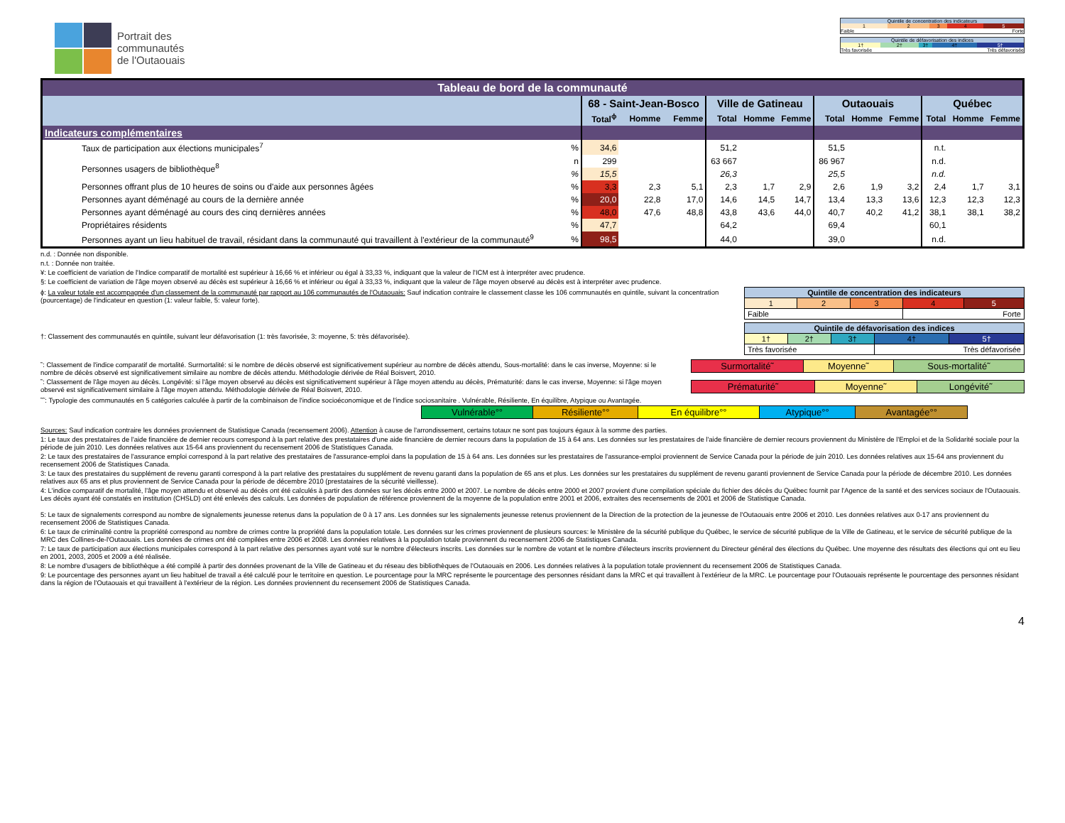Portrait des
communautés
de l'Outaouais
| Quintile de concentration des indicateurs | | | | |
| 1 | 2 | 3 | 4 | 5 |
| Faible | | | Forte | |
| Quintile de défavorisation des indices | | | | |
| 1† | 2† | 3† | 4† | 5† |
| Très favorisée | | | Très défavorisée | |
| Tableau de bord de la communauté | | | | | | | | | | | | | |
| --- | --- | --- | --- | --- | --- | --- | --- | --- | --- | --- | --- | --- | --- |
| | | 68 - Saint-Jean-Bosco | | | Ville de Gatineau | | | Outaouais | | | Québec | | |
| | | Total<sup>ɸ</sup> | Homme | Femme | Total | Homme | Femme | Total | Homme | Femme | Total | Homme | Femme |
| Indicateurs complémentaires | | | | | | | | | | | | | |
| Taux de participation aux élections municipales<sup>7</sup> | % | 34,6 | | | 51,2 | | | 51,5 | | | n.t. | | |
| Personnes usagers de bibliothèque<sup>8</sup> | n | 299 | | | 63 667 | | | 86 967 | | | n.d. | | |
| | % | 15,5 | | | 26,3 | | | 25,5 | | | n.d. | | |
| Personnes offrant plus de 10 heures de soins ou d'aide aux personnes âgées | % | 3,3 | 2,3 | 5,1 | 2,3 | 1,7 | 2,9 | 2,6 | 1,9 | 3,2 | 2,4 | 1,7 | 3,1 |
| Personnes ayant déménagé au cours de la dernière année | % | 20,0 | 22,8 | 17,0 | 14,6 | 14,5 | 14,7 | 13,4 | 13,3 | 13,6 | 12,3 | 12,3 | 12,3 |
| Personnes ayant déménagé au cours des cinq dernières années | % | 48,0 | 47,6 | 48,8 | 43,8 | 43,6 | 44,0 | 40,7 | 40,2 | 41,2 | 38,1 | 38,1 | 38,2 |
| Propriétaires résidents | % | 47,7 | | | 64,2 | | | 69,4 | | | 60,1 | | |
| Personnes ayant un lieu habituel de travail, résidant dans la communauté qui travaillent à l'extérieur de la communauté<sup>9</sup> | % | 98,5 | | | 44,0 | | | 39,0 | | | n.d. | | |
n.d. : Donnée non disponible.
n.t. : Donnée non traitée.
¥: Le coefficient de variation de l'Indice comparatif de mortalité est supérieur à 16,66 % et inférieur ou égal à 33,33 %, indiquant que la valeur de l'ICM est à interpréter avec prudence.
§: Le coefficient de variation de l'âge moyen observé au décès est supérieur à 16,66 % et inférieur ou égal à 33,33 %, indiquant que la valeur de l'âge moyen observé au décès est à interpréter avec prudence.
ɸ: La valeur totale est accompagnée d'un classement de la communauté par rapport au 106 communautés de l'Outaouais: Sauf indication contraire le classement classe les 106 communautés en quintile, suivant la concentration (pourcentage) de l'indicateur en question (1: valeur faible, 5: valeur forte).
†: Classement des communautés en quintile, suivant leur défavorisation (1: très favorisée, 3: moyenne, 5: très défavorisée).
| Quintile de concentration des indicateurs | | | | |
| 1 | 2 | 3 | 4 | 5 |
| Faible | | | Forte | |
| Quintile de défavorisation des indices | | | | |
| 1† | 2† | 3† | 4† | 5† |
| Très favorisée | | | Très défavorisée | |
˜: Classement de l'indice comparatif de mortalité. Surmortalité: si le nombre de décès observé est significativement supérieur au nombre de décès attendu, Sous-mortalité: dans le cas inverse, Moyenne: si le nombre de décès observé est significativement similaire au nombre de décès attendu. Méthodologie dérivée de Réal Boisvert, 2010.
˜: Classement de l'âge moyen au décès. Longévité: si l'âge moyen observé au décès est significativement supérieur à l'âge moyen attendu au décès, Prématurité: dans le cas inverse, Moyenne: si l'âge moyen observé est significativement similaire à l'âge moyen attendu. Méthodologie dérivée de Réal Boisvert, 2010.
| Surmortalité˜ | Moyenne˜ | Sous-mortalité˜ |
| Prématurité˜ | Moyenne˜ | Longévité˜ |
˜˜: Typologie des communautés en 5 catégories calculée à partir de la combinaison de l'indice socioéconomique et de l'indice sociosanitaire . Vulnérable, Résiliente, En équilibre, Atypique ou Avantagée.
| Vulnérable°° | Résiliente°° | En équilibre°° | Atypique°° | Avantagée°° |
Sources: Sauf indication contraire les données proviennent de Statistique Canada (recensement 2006). Attention à cause de l'arrondissement, certains totaux ne sont pas toujours égaux à la somme des parties.
1: Le taux des prestataires de l'aide financière de dernier recours correspond à la part relative des prestataires d'une aide financière de dernier recours dans la population de 15 à 64 ans. Les données sur les prestataires de l'aide financière de dernier recours proviennent du Ministère de l'Emploi et de la Solidarité sociale pour la période de juin 2010. Les données relatives aux 15-64 ans proviennent du recensement 2006 de Statistiques Canada.
2: Le taux des prestataires de l'assurance emploi correspond à la part relative des prestataires de l'assurance-emploi dans la population de 15 à 64 ans. Les données sur les prestataires de l'assurance-emploi proviennent de Service Canada pour la période de juin 2010. Les données relatives aux 15-64 ans proviennent du recensement 2006 de Statistiques Canada.
3: Le taux des prestataires du supplément de revenu garanti correspond à la part relative des prestataires du supplément de revenu garanti dans la population de 65 ans et plus. Les données sur les prestataires du supplément de revenu garanti proviennent de Service Canada pour la période de décembre 2010. Les données relatives aux 65 ans et plus proviennent de Service Canada pour la période de décembre 2010 (prestataires de la sécurité vieillesse).
4: L'indice comparatif de mortalité, l'âge moyen attendu et observé au décès ont été calculés à partir des données sur les décès entre 2000 et 2007. Le nombre de décès entre 2000 et 2007 provient d'une compilation spéciale du fichier des décès du Québec fournit par l'Agence de la santé et des services sociaux de l'Outaouais. Les décès ayant été constatés en institution (CHSLD) ont été enlevés des calculs. Les données de population de référence proviennent de la moyenne de la population entre 2001 et 2006, extraites des recensements de 2001 et 2006 de Statistique Canada.
5: Le taux de signalements correspond au nombre de signalements jeunesse retenus dans la population de 0 à 17 ans. Les données sur les signalements jeunesse retenus proviennent de la Direction de la protection de la jeunesse de l'Outaouais entre 2006 et 2010. Les données relatives aux 0-17 ans proviennent du recensement 2006 de Statistiques Canada.
6: Le taux de criminalité contre la propriété correspond au nombre de crimes contre la propriété dans la population totale. Les données sur les crimes proviennent de plusieurs sources: le Ministère de la sécurité publique du Québec, le service de sécurité publique de la Ville de Gatineau, et le service de sécurité publique de la MRC des Collines-de-l'Outaouais. Les données de crimes ont été compilées entre 2006 et 2008. Les données relatives à la population totale proviennent du recensement 2006 de Statistiques Canada.
7: Le taux de participation aux élections municipales correspond à la part relative des personnes ayant voté sur le nombre d'électeurs inscrits. Les données sur le nombre de votant et le nombre d'électeurs inscrits proviennent du Directeur général des élections du Québec. Une moyenne des résultats des élections qui ont eu lieu en 2001, 2003, 2005 et 2009 a été réalisée.
8: Le nombre d'usagers de bibliothèque a été compilé à partir des données provenant de la Ville de Gatineau et du réseau des bibliothèques de l'Outaouais en 2006. Les données relatives à la population totale proviennent du recensement 2006 de Statistiques Canada.
9: Le pourcentage des personnes ayant un lieu habituel de travail a été calculé pour le territoire en question. Le pourcentage pour la MRC représente le pourcentage des personnes résidant dans la MRC et qui travaillent à l'extérieur de la MRC. Le pourcentage pour l'Outaouais représente le pourcentage des personnes résidant dans la région de l'Outaouais et qui travaillent à l'extérieur de la région. Les données proviennent du recensement 2006 de Statistiques Canada.
4